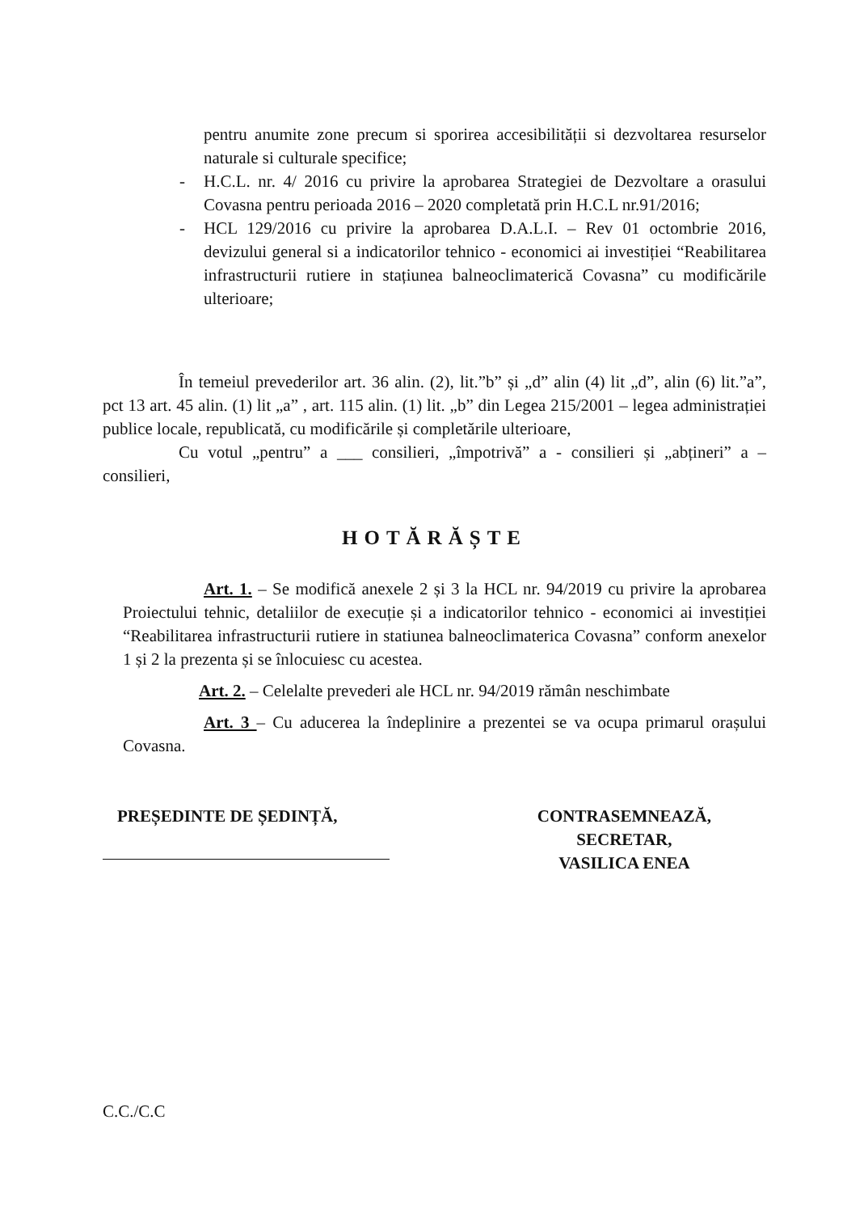pentru anumite zone precum si sporirea accesibilității si dezvoltarea resurselor naturale si culturale specifice;
- H.C.L. nr. 4/ 2016 cu privire la aprobarea Strategiei de Dezvoltare a orasului Covasna pentru perioada 2016 – 2020 completată prin H.C.L nr.91/2016;
- HCL 129/2016 cu privire la aprobarea D.A.L.I. – Rev 01 octombrie 2016, devizului general si a indicatorilor tehnico - economici ai investiției “Reabilitarea infrastructurii rutiere in stațiunea balneoclimaterică Covasna” cu modificările ulterioare;
În temeiul prevederilor art. 36 alin. (2), lit.”b” și „d” alin (4) lit „d”, alin (6) lit.”a”, pct 13 art. 45 alin. (1) lit „a” , art. 115 alin. (1) lit. „b” din Legea 215/2001 – legea administrației publice locale, republicată, cu modificările și completările ulterioare,
Cu votul „pentru” a ___ consilieri, „împotrivă” a - consilieri și „abțineri” a – consilieri,
HOTĂRĂȘTE
Art. 1. – Se modifică anexele 2 și 3 la HCL nr. 94/2019 cu privire la aprobarea Proiectului tehnic, detaliilor de execuție și a indicatorilor tehnico - economici ai investiției “Reabilitarea infrastructurii rutiere in statiunea balneoclimaterica Covasna” conform anexelor 1 și 2 la prezenta și se înlocuiesc cu acestea.
Art. 2. – Celelalte prevederi ale HCL nr. 94/2019 rămân neschimbate
Art. 3 – Cu aducerea la îndeplinire a prezentei se va ocupa primarul orașului Covasna.
PREȘEDINTE DE ȘEDINȚĂ, CONTRASEMNEAZĂ,
SECRETAR,
VASILICA ENEA
C.C./C.C